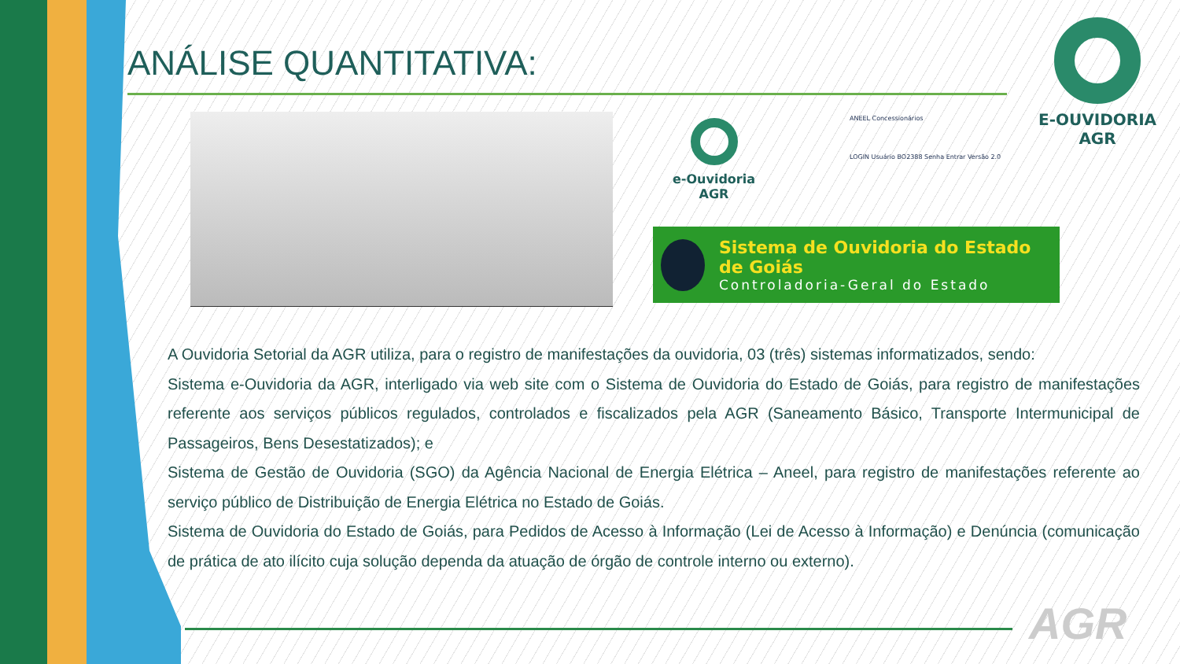ANÁLISE QUANTITATIVA:
e-Ouvidoria
AGR
ANEEL Concessionários
LOGIN Usuário BO2388 Senha Entrar Versão 2.0
E-OUVIDORIA
AGR
Sistema de Ouvidoria do Estado de Goiás
Controladoria-Geral do Estado
A Ouvidoria Setorial da AGR utiliza, para o registro de manifestações da ouvidoria, 03 (três) sistemas informatizados, sendo:
Sistema e-Ouvidoria da AGR, interligado via web site com o Sistema de Ouvidoria do Estado de Goiás, para registro de manifestações referente aos serviços públicos regulados, controlados e fiscalizados pela AGR (Saneamento Básico, Transporte Intermunicipal de Passageiros, Bens Desestatizados); e
Sistema de Gestão de Ouvidoria (SGO) da Agência Nacional de Energia Elétrica – Aneel, para registro de manifestações referente ao serviço público de Distribuição de Energia Elétrica no Estado de Goiás.
Sistema de Ouvidoria do Estado de Goiás, para Pedidos de Acesso à Informação (Lei de Acesso à Informação) e Denúncia (comunicação de prática de ato ilícito cuja solução dependa da atuação de órgão de controle interno ou externo).
AGR